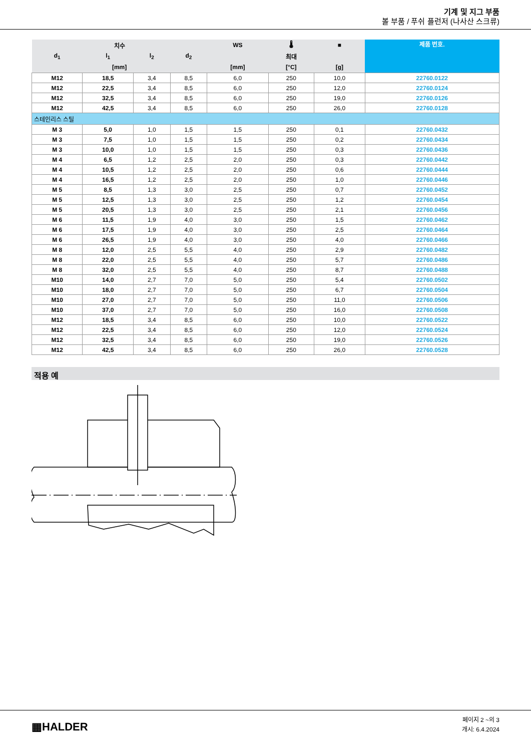기계 및 지그 부품
볼 부품 / 푸쉬 플런저 (나사산 스크류)
| 치수 | | | | WS | 🌡 | ■ | 제품 번호. |
| --- | --- | --- | --- | --- | --- | --- | --- |
| d<sub>1</sub> | l<sub>1</sub> | l<sub>2</sub> | d<sub>2</sub> | | 최대 | | |
| [mm] | | | | [mm] | [°C] | [g] | |
| M12 | 18,5 | 3,4 | 8,5 | 6,0 | 250 | 10,0 | 22760.0122 |
| M12 | 22,5 | 3,4 | 8,5 | 6,0 | 250 | 12,0 | 22760.0124 |
| M12 | 32,5 | 3,4 | 8,5 | 6,0 | 250 | 19,0 | 22760.0126 |
| M12 | 42,5 | 3,4 | 8,5 | 6,0 | 250 | 26,0 | 22760.0128 |
| 스테인리스 스틸 | | | | | | | |
| M 3 | 5,0 | 1,0 | 1,5 | 1,5 | 250 | 0,1 | 22760.0432 |
| M 3 | 7,5 | 1,0 | 1,5 | 1,5 | 250 | 0,2 | 22760.0434 |
| M 3 | 10,0 | 1,0 | 1,5 | 1,5 | 250 | 0,3 | 22760.0436 |
| M 4 | 6,5 | 1,2 | 2,5 | 2,0 | 250 | 0,3 | 22760.0442 |
| M 4 | 10,5 | 1,2 | 2,5 | 2,0 | 250 | 0,6 | 22760.0444 |
| M 4 | 16,5 | 1,2 | 2,5 | 2,0 | 250 | 1,0 | 22760.0446 |
| M 5 | 8,5 | 1,3 | 3,0 | 2,5 | 250 | 0,7 | 22760.0452 |
| M 5 | 12,5 | 1,3 | 3,0 | 2,5 | 250 | 1,2 | 22760.0454 |
| M 5 | 20,5 | 1,3 | 3,0 | 2,5 | 250 | 2,1 | 22760.0456 |
| M 6 | 11,5 | 1,9 | 4,0 | 3,0 | 250 | 1,5 | 22760.0462 |
| M 6 | 17,5 | 1,9 | 4,0 | 3,0 | 250 | 2,5 | 22760.0464 |
| M 6 | 26,5 | 1,9 | 4,0 | 3,0 | 250 | 4,0 | 22760.0466 |
| M 8 | 12,0 | 2,5 | 5,5 | 4,0 | 250 | 2,9 | 22760.0482 |
| M 8 | 22,0 | 2,5 | 5,5 | 4,0 | 250 | 5,7 | 22760.0486 |
| M 8 | 32,0 | 2,5 | 5,5 | 4,0 | 250 | 8,7 | 22760.0488 |
| M10 | 14,0 | 2,7 | 7,0 | 5,0 | 250 | 5,4 | 22760.0502 |
| M10 | 18,0 | 2,7 | 7,0 | 5,0 | 250 | 6,7 | 22760.0504 |
| M10 | 27,0 | 2,7 | 7,0 | 5,0 | 250 | 11,0 | 22760.0506 |
| M10 | 37,0 | 2,7 | 7,0 | 5,0 | 250 | 16,0 | 22760.0508 |
| M12 | 18,5 | 3,4 | 8,5 | 6,0 | 250 | 10,0 | 22760.0522 |
| M12 | 22,5 | 3,4 | 8,5 | 6,0 | 250 | 12,0 | 22760.0524 |
| M12 | 32,5 | 3,4 | 8,5 | 6,0 | 250 | 19,0 | 22760.0526 |
| M12 | 42,5 | 3,4 | 8,5 | 6,0 | 250 | 26,0 | 22760.0528 |
적용 예
▦HALDER
페이지 2 ~의 3
개시: 6.4.2024